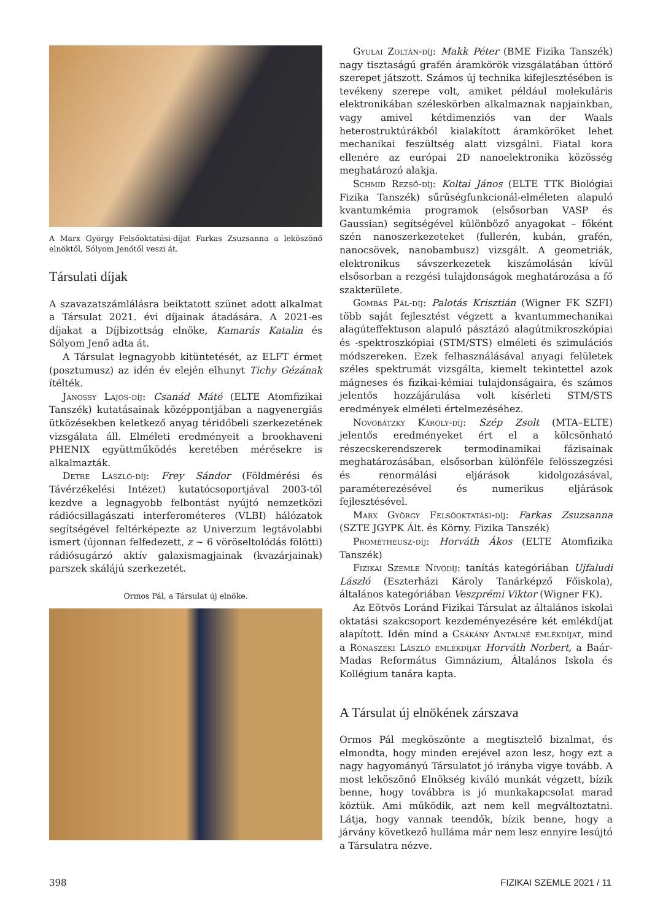A Marx György Felsőoktatási-díjat Farkas Zsuzsanna a leköszönő elnöktől, Sólyom Jenőtől veszi át.
Társulati díjak
A szavazatszámlálásra beiktatott szünet adott alkalmat a Társulat 2021. évi díjainak átadására. A 2021-es díjakat a Díjbizottság elnöke, Kamarás Katalin és Sólyom Jenő adta át.
A Társulat legnagyobb kitüntetését, az ELFT érmet (posztumusz) az idén év elején elhunyt Tichy Gézának ítélték.
Jánossy Lajos-díj: Csanád Máté (ELTE Atomfizikai Tanszék) kutatásainak középpontjában a nagyenergiás ütközésekben keletkező anyag téridőbeli szerkezetének vizsgálata áll. Elméleti eredményeit a brookhaveni PHENIX együttműködés keretében mérésekre is alkalmazták.
Detre László-díj: Frey Sándor (Földmérési és Távérzékelési Intézet) kutatócsoportjával 2003-tól kezdve a legnagyobb felbontást nyújtó nemzetközi rádiócsillagászati interferométeres (VLBI) hálózatok segítségével feltérképezte az Univerzum legtávolabbi ismert (újonnan felfedezett, z ~ 6 vöröseltolódás fölötti) rádiósugárzó aktív galaxismagjainak (kvazárjainak) parszek skálájú szerkezetét.
Ormos Pál, a Társulat új elnöke.
Gyulai Zoltán-díj: Makk Péter (BME Fizika Tanszék) nagy tisztaságú grafén áramkörök vizsgálatában úttörő szerepet játszott. Számos új technika kifejlesztésében is tevékeny szerepe volt, amiket például molekuláris elektronikában széleskörben alkalmaznak napjainkban, vagy amivel kétdimenziós van der Waals heterostruktúrákból kialakított áramköröket lehet mechanikai feszültség alatt vizsgálni. Fiatal kora ellenére az európai 2D nanoelektronika közösség meghatározó alakja.
Schmid Rezső-díj: Koltai János (ELTE TTK Biológiai Fizika Tanszék) sűrűségfunkcionál-elméleten alapuló kvantumkémia programok (elsősorban VASP és Gaussian) segítségével különböző anyagokat – főként szén nanoszerkezeteket (fullerén, kubán, grafén, nanocsövek, nanobambusz) vizsgált. A geometriák, elektronikus sávszerkezetek kiszámolásán kívül elsősorban a rezgési tulajdonságok meghatározása a fő szakterülete.
Gombás Pál-díj: Palotás Krisztián (Wigner FK SZFI) több saját fejlesztést végzett a kvantummechanikai alagúteffektuson alapuló pásztázó alagútmikroszkópiai és -spektroszkópiai (STM/STS) elméleti és szimulációs módszereken. Ezek felhasználásával anyagi felületek széles spektrumát vizsgálta, kiemelt tekintettel azok mágneses és fizikai-kémiai tulajdonságaira, és számos jelentős hozzájárulása volt kísérleti STM/STS eredmények elméleti értelmezéséhez.
Novobátzky Károly-díj: Szép Zsolt (MTA–ELTE) jelentős eredményeket ért el a kölcsönható részecskerendszerek termodinamikai fázisainak meghatározásában, elsősorban különféle felösszegzési és renormálási eljárások kidolgozásával, paraméterezésével és numerikus eljárások fejlesztésével.
Marx György Felsőoktatási-díj: Farkas Zsuzsanna (SZTE JGYPK Ált. és Körny. Fizika Tanszék)
Prométheusz-díj: Horváth Ákos (ELTE Atomfizika Tanszék)
Fizikai Szemle Nívódíj: tanítás kategóriában Ujfaludi László (Eszterházi Károly Tanárképző Főiskola), általános kategóriában Veszprémi Viktor (Wigner FK).
Az Eötvös Loránd Fizikai Társulat az általános iskolai oktatási szakcsoport kezdeményezésére két emlékdíjat alapított. Idén mind a Csákány Antalné emlékdíjat, mind a Rónaszéki László emlékdíjat Horváth Norbert, a Baár-Madas Református Gimnázium, Általános Iskola és Kollégium tanára kapta.
A Társulat új elnökének zárszava
Ormos Pál megköszönte a megtisztelő bizalmat, és elmondta, hogy minden erejével azon lesz, hogy ezt a nagy hagyományú Társulatot jó irányba vigye tovább. A most leköszönő Elnökség kiváló munkát végzett, bízik benne, hogy továbbra is jó munkakapcsolat marad köztük. Ami működik, azt nem kell megváltoztatni. Látja, hogy vannak teendők, bízik benne, hogy a járvány következő hulláma már nem lesz ennyire lesújtó a Társulatra nézve.
398 FIZIKAI SZEMLE 2021 / 11